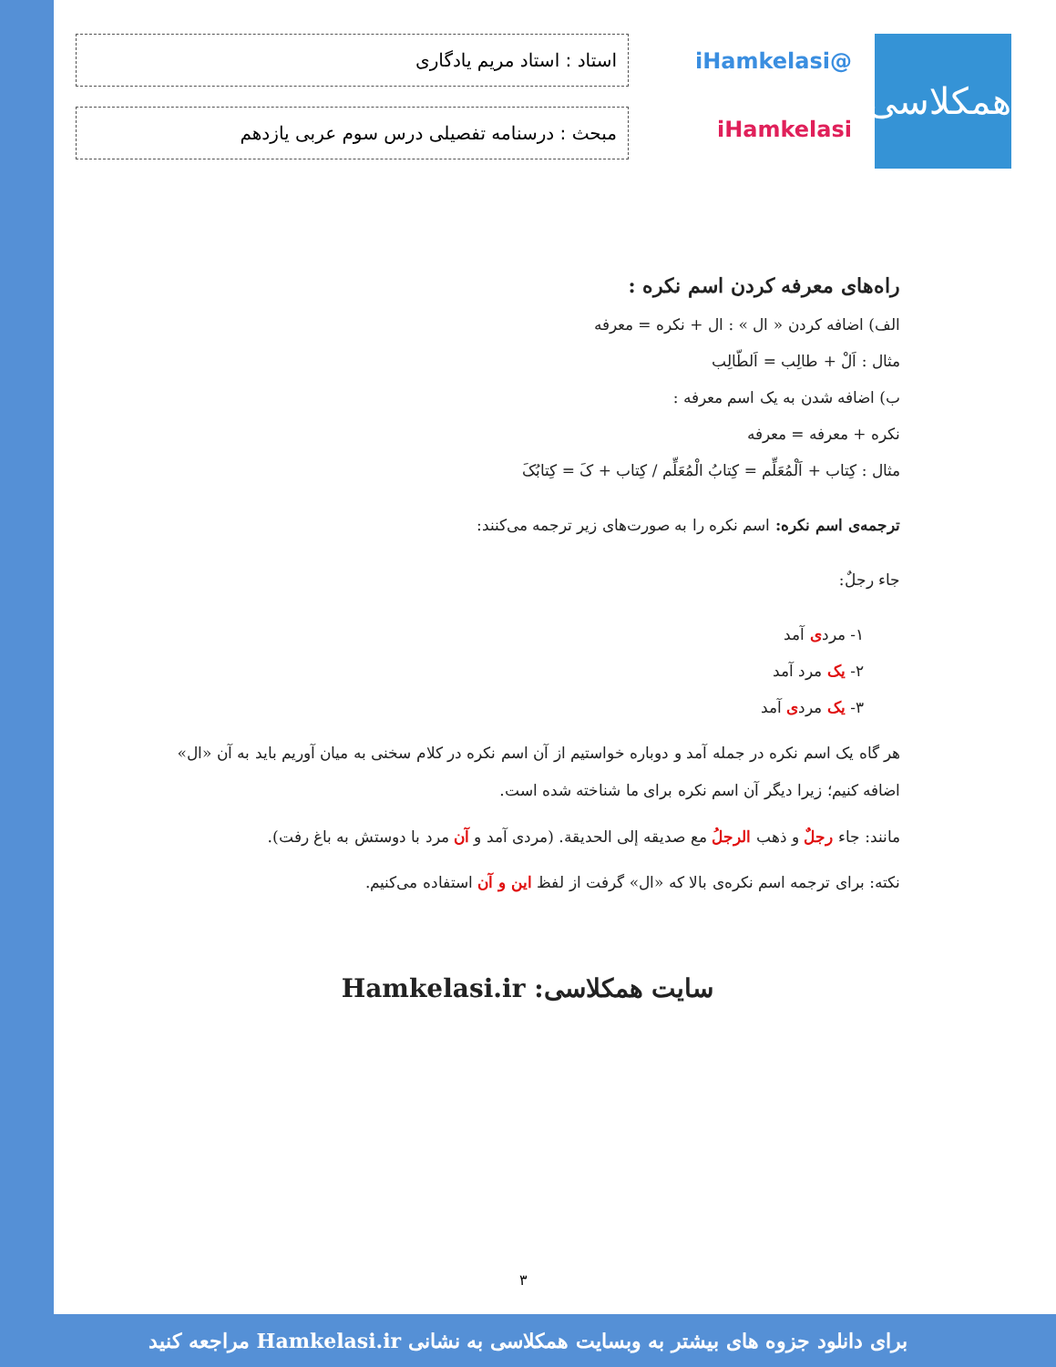همکلاسی
@iHamkelasi
iHamkelasi
استاد : استاد مریم یادگاری
مبحث : درسنامه تفصیلی درس سوم عربی یازدهم
راه‌های معرفه کردن اسم نکره :
الف) اضافه کردن « ال » : ال + نکره = معرفه
مثال : اَلْ + طالِب = اَلطّالِب
ب) اضافه شدن به یک اسم معرفه :
نکره + معرفه = معرفه
مثال : کِتاب + اَلْمُعَلِّم = کِتابُ الْمُعَلِّم / کِتاب + کَ = کِتابُکَ
ترجمه‌ی اسم نکره: اسم نکره را به صورت‌های زیر ترجمه می‌کنند:
جاء رجلٌ:
۱- مردی آمد
۲- یک مرد آمد
۳- یک مردی آمد
هر گاه یک اسم نکره در جمله آمد و دوباره خواستیم از آن اسم نکره در کلام سخنی به میان آوریم باید به آن «ال» اضافه کنیم؛ زیرا دیگر آن اسم نکره برای ما شناخته شده است.
مانند: جاء رجلٌ و ذهب الرجلُ مع صدیقه إلی الحدیقة. (مردی آمد و آن مرد با دوستش به باغ رفت).
نکته: برای ترجمه اسم نکره‌ی بالا که «ال» گرفت از لفظ این و آن استفاده می‌کنیم.
سایت همکلاسی: Hamkelasi.ir
۳
برای دانلود جزوه های بیشتر به وبسایت همکلاسی به نشانی Hamkelasi.ir مراجعه کنید